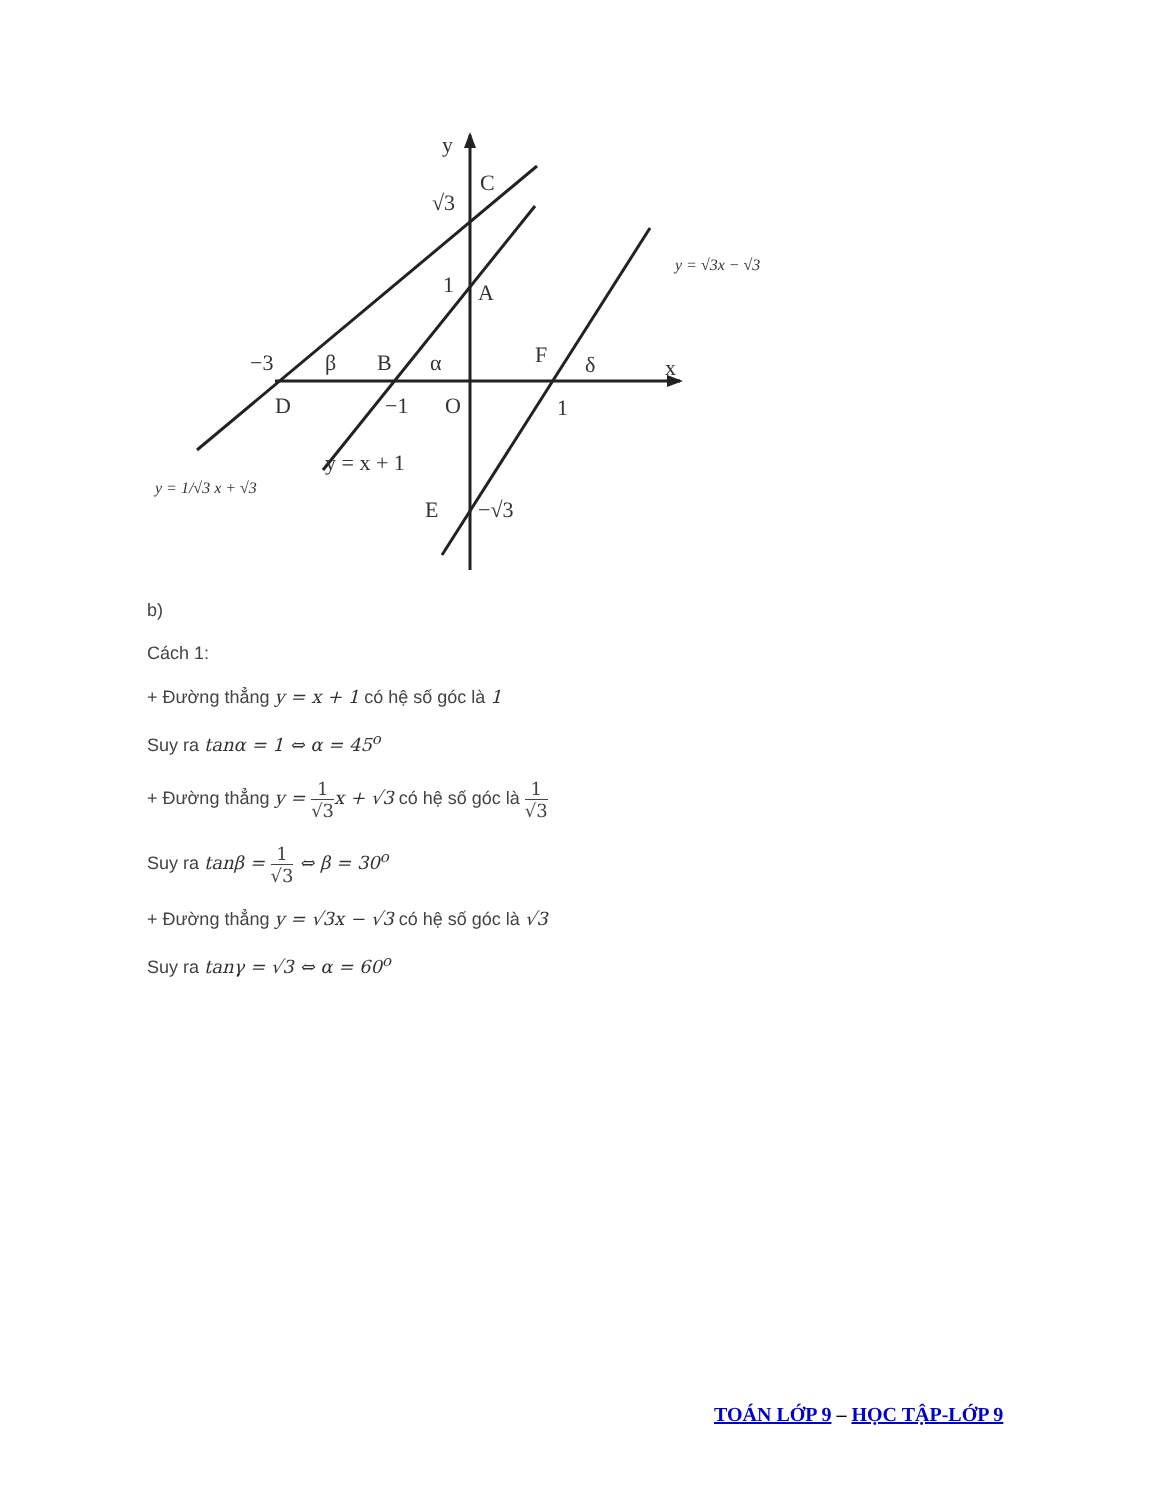y
C
√3
1
A
−3
β
B
α
F
δ
x
D
−1
O
1
y = x + 1
E
−√3
y = √3x − √3
y = 1/√3 x + √3
b)
Cách 1:
+ Đường thẳng y = x + 1 có hệ số góc là 1
Suy ra tanα = 1 ⇔ α = 45<sup>o</sup>
+ Đường thẳng y = 1 √3 x + √3 có hệ số góc là 1 √3
Suy ra tanβ = 1 √3 ⇔ β = 30<sup>o</sup>
+ Đường thẳng y = √3x − √3 có hệ số góc là √3
Suy ra tanγ = √3 ⇔ α = 60<sup>o</sup>
TOÁN LỚP 9 – HỌC TẬP-LỚP 9